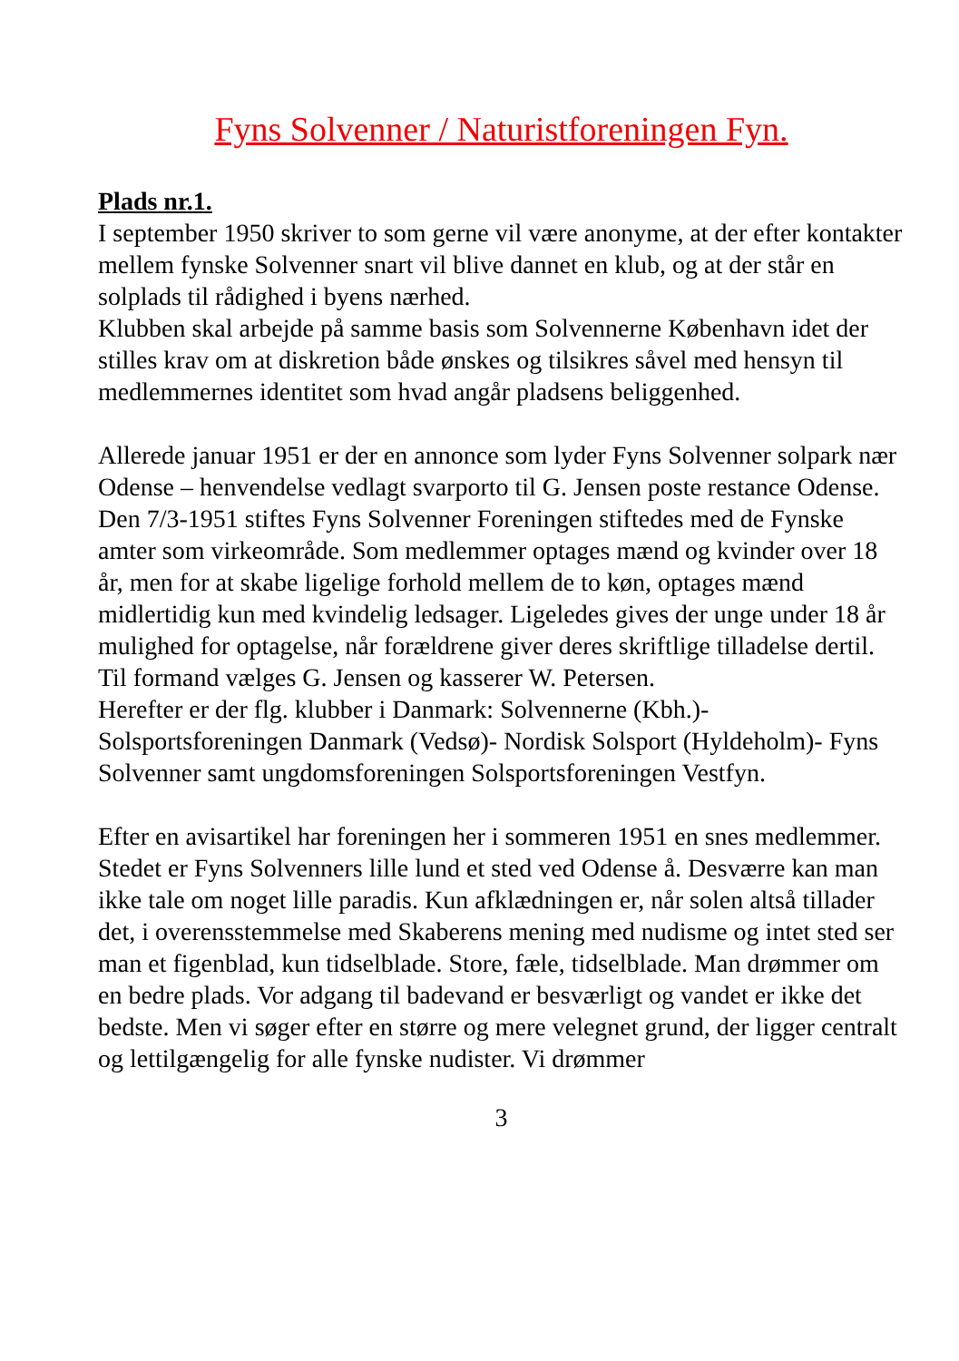Fyns Solvenner / Naturistforeningen Fyn.
Plads nr.1.
I september 1950 skriver to som gerne vil være anonyme, at der efter kontakter mellem fynske Solvenner snart vil blive dannet en klub, og at der står en solplads til rådighed i byens nærhed.
Klubben skal arbejde på samme basis som Solvennerne København idet der stilles krav om at diskretion både ønskes og tilsikres såvel med hensyn til medlemmernes identitet som hvad angår pladsens beliggenhed.
Allerede januar 1951 er der en annonce som lyder Fyns Solvenner solpark nær Odense – henvendelse vedlagt svarporto til G. Jensen poste restance Odense.
Den 7/3-1951 stiftes Fyns Solvenner Foreningen stiftedes med de Fynske amter som virkeområde. Som medlemmer optages mænd og kvinder over 18 år, men for at skabe ligelige forhold mellem de to køn, optages mænd midlertidig kun med kvindelig ledsager. Ligeledes gives der unge under 18 år mulighed for optagelse, når forældrene giver deres skriftlige tilladelse dertil. Til formand vælges G. Jensen og kasserer W. Petersen.
Herefter er der flg. klubber i Danmark: Solvennerne (Kbh.)- Solsportsforeningen Danmark (Vedsø)- Nordisk Solsport (Hyldeholm)- Fyns Solvenner samt ungdomsforeningen Solsportsforeningen Vestfyn.
Efter en avisartikel har foreningen her i sommeren 1951 en snes medlemmer. Stedet er Fyns Solvenners lille lund et sted ved Odense å. Desværre kan man ikke tale om noget lille paradis. Kun afklædningen er, når solen altså tillader det, i overensstemmelse med Skaberens mening med nudisme og intet sted ser man et figenblad, kun tidselblade. Store, fæle, tidselblade. Man drømmer om en bedre plads. Vor adgang til badevand er besværligt og vandet er ikke det bedste. Men vi søger efter en større og mere velegnet grund, der ligger centralt og lettilgængelig for alle fynske nudister. Vi drømmer
3